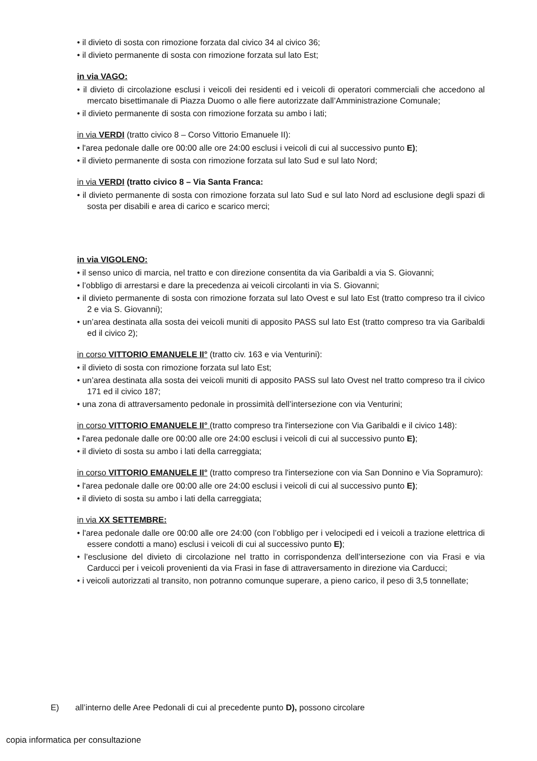il divieto di sosta con rimozione forzata dal civico 34 al civico 36;
il divieto permanente di sosta con rimozione forzata sul lato Est;
in via VAGO:
il divieto di circolazione esclusi i veicoli dei residenti ed i veicoli di operatori commerciali che accedono al mercato bisettimanale di Piazza Duomo o alle fiere autorizzate dall’Amministrazione Comunale;
il divieto permanente di sosta con rimozione forzata su ambo i lati;
in via VERDI (tratto civico 8 – Corso Vittorio Emanuele II):
l'area pedonale dalle ore 00:00 alle ore 24:00 esclusi i veicoli di cui al successivo punto E);
il divieto permanente di sosta con rimozione forzata sul lato Sud e sul lato Nord;
in via VERDI (tratto civico 8 – Via Santa Franca:
il divieto permanente di sosta con rimozione forzata sul lato Sud e sul lato Nord ad esclusione degli spazi di sosta per disabili e area di carico e scarico merci;
in via VIGOLENO:
il senso unico di marcia, nel tratto e con direzione consentita da via Garibaldi a via S. Giovanni;
l’obbligo di arrestarsi e dare la precedenza ai veicoli circolanti in via S. Giovanni;
il divieto permanente di sosta con rimozione forzata sul lato Ovest e sul lato Est (tratto compreso tra il civico 2 e via S. Giovanni);
un’area destinata alla sosta dei veicoli muniti di apposito PASS sul lato Est (tratto compreso tra via Garibaldi ed il civico 2);
in corso VITTORIO EMANUELE II° (tratto civ. 163 e via Venturini):
il divieto di sosta con rimozione forzata sul lato Est;
un’area destinata alla sosta dei veicoli muniti di apposito PASS sul lato Ovest nel tratto compreso tra il civico 171 ed il civico 187;
una zona di attraversamento pedonale in prossimità dell’intersezione con via Venturini;
in corso VITTORIO EMANUELE II° (tratto compreso tra l'intersezione con Via Garibaldi e il civico 148):
l'area pedonale dalle ore 00:00 alle ore 24:00 esclusi i veicoli di cui al successivo punto E);
il divieto di sosta su ambo i lati della carreggiata;
in corso VITTORIO EMANUELE II° (tratto compreso tra l'intersezione con via San Donnino e Via Sopramuro):
l'area pedonale dalle ore 00:00 alle ore 24:00 esclusi i veicoli di cui al successivo punto E);
il divieto di sosta su ambo i lati della carreggiata;
in via XX SETTEMBRE:
l'area pedonale dalle ore 00:00 alle ore 24:00 (con l’obbligo per i velocipedi ed i veicoli a trazione elettrica di essere condotti a mano) esclusi i veicoli di cui al successivo punto E);
l’esclusione del divieto di circolazione nel tratto in corrispondenza dell’intersezione con via Frasi e via Carducci per i veicoli provenienti da via Frasi in fase di attraversamento in direzione via Carducci;
i veicoli autorizzati al transito, non potranno comunque superare, a pieno carico, il peso di 3,5 tonnellate;
E) all’interno delle Aree Pedonali di cui al precedente punto D), possono circolare
copia informatica per consultazione